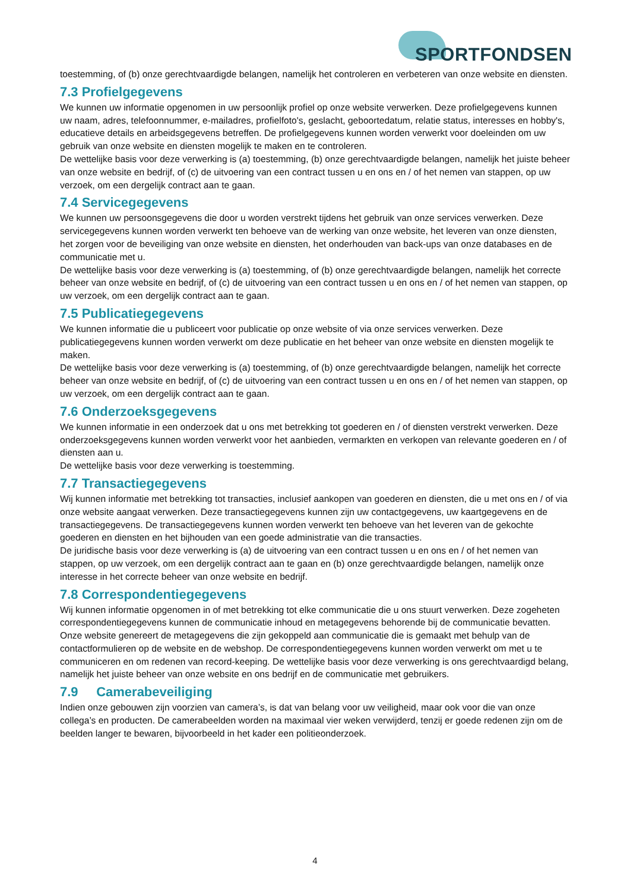SPORTFONDSEN
toestemming, of (b) onze gerechtvaardigde belangen, namelijk het controleren en verbeteren van onze website en diensten.
7.3 Profielgegevens
We kunnen uw informatie opgenomen in uw persoonlijk profiel op onze website verwerken. Deze profielgegevens kunnen uw naam, adres, telefoonnummer, e-mailadres, profielfoto's, geslacht, geboortedatum, relatie status, interesses en hobby's, educatieve details en arbeidsgegevens betreffen. De profielgegevens kunnen worden verwerkt voor doeleinden om uw gebruik van onze website en diensten mogelijk te maken en te controleren.
De wettelijke basis voor deze verwerking is (a) toestemming, (b) onze gerechtvaardigde belangen, namelijk het juiste beheer van onze website en bedrijf, of (c) de uitvoering van een contract tussen u en ons en / of het nemen van stappen, op uw verzoek, om een dergelijk contract aan te gaan.
7.4 Servicegegevens
We kunnen uw persoonsgegevens die door u worden verstrekt tijdens het gebruik van onze services verwerken. Deze servicegegevens kunnen worden verwerkt ten behoeve van de werking van onze website, het leveren van onze diensten, het zorgen voor de beveiliging van onze website en diensten, het onderhouden van back-ups van onze databases en de communicatie met u.
De wettelijke basis voor deze verwerking is (a) toestemming, of (b) onze gerechtvaardigde belangen, namelijk het correcte beheer van onze website en bedrijf, of (c) de uitvoering van een contract tussen u en ons en / of het nemen van stappen, op uw verzoek, om een dergelijk contract aan te gaan.
7.5 Publicatiegegevens
We kunnen informatie die u publiceert voor publicatie op onze website of via onze services verwerken. Deze publicatiegegevens kunnen worden verwerkt om deze publicatie en het beheer van onze website en diensten mogelijk te maken.
De wettelijke basis voor deze verwerking is (a) toestemming, of (b) onze gerechtvaardigde belangen, namelijk het correcte beheer van onze website en bedrijf, of (c) de uitvoering van een contract tussen u en ons en / of het nemen van stappen, op uw verzoek, om een dergelijk contract aan te gaan.
7.6 Onderzoeksgegevens
We kunnen informatie in een onderzoek dat u ons met betrekking tot goederen en / of diensten verstrekt verwerken. Deze onderzoeksgegevens kunnen worden verwerkt voor het aanbieden, vermarkten en verkopen van relevante goederen en / of diensten aan u.
De wettelijke basis voor deze verwerking is toestemming.
7.7 Transactiegegevens
Wij kunnen informatie met betrekking tot transacties, inclusief aankopen van goederen en diensten, die u met ons en / of via onze website aangaat verwerken. Deze transactiegegevens kunnen zijn uw contactgegevens, uw kaartgegevens en de transactiegegevens. De transactiegegevens kunnen worden verwerkt ten behoeve van het leveren van de gekochte goederen en diensten en het bijhouden van een goede administratie van die transacties.
De juridische basis voor deze verwerking is (a) de uitvoering van een contract tussen u en ons en / of het nemen van stappen, op uw verzoek, om een dergelijk contract aan te gaan en (b) onze gerechtvaardigde belangen, namelijk onze interesse in het correcte beheer van onze website en bedrijf.
7.8 Correspondentiegegevens
Wij kunnen informatie opgenomen in of met betrekking tot elke communicatie die u ons stuurt verwerken. Deze zogeheten correspondentiegegevens kunnen de communicatie inhoud en metagegevens behorende bij de communicatie bevatten. Onze website genereert de metagegevens die zijn gekoppeld aan communicatie die is gemaakt met behulp van de contactformulieren op de website en de webshop. De correspondentiegegevens kunnen worden verwerkt om met u te communiceren en om redenen van record-keeping. De wettelijke basis voor deze verwerking is ons gerechtvaardigd belang, namelijk het juiste beheer van onze website en ons bedrijf en de communicatie met gebruikers.
7.9 Camerabeveiliging
Indien onze gebouwen zijn voorzien van camera’s, is dat van belang voor uw veiligheid, maar ook voor die van onze collega’s en producten. De camerabeelden worden na maximaal vier weken verwijderd, tenzij er goede redenen zijn om de beelden langer te bewaren, bijvoorbeeld in het kader een politieonderzoek.
4